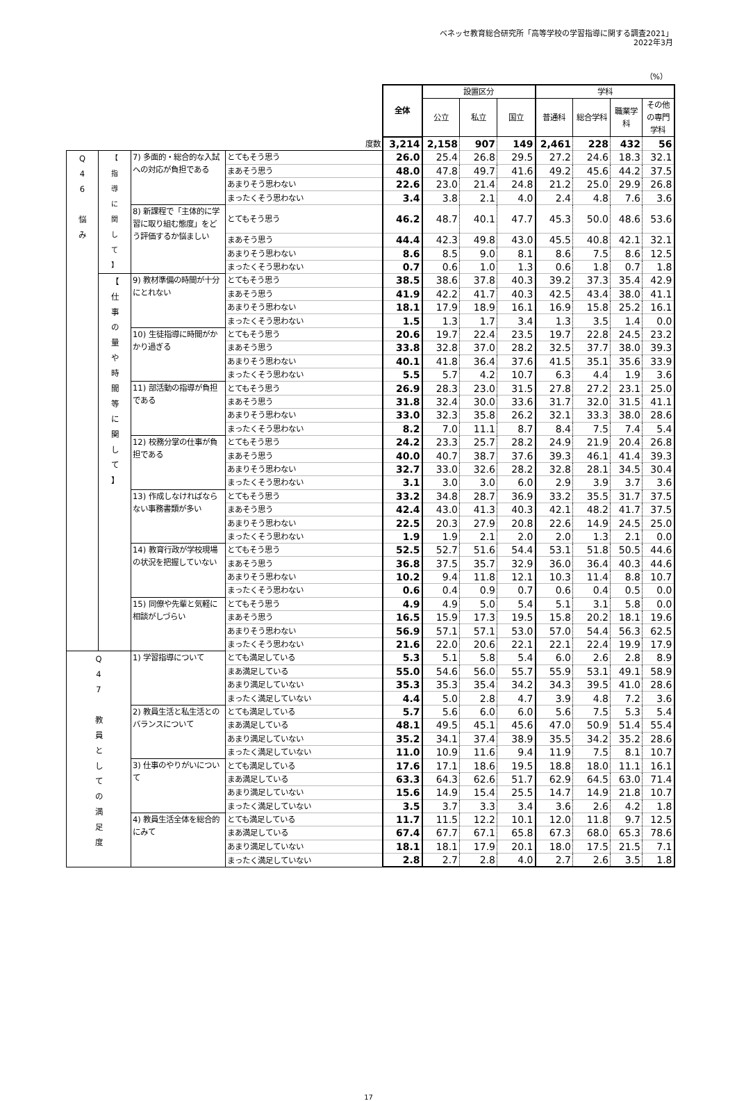ベネッセ教育総合研究所「高等学校の学習指導に関する調査2021」
2022年3月
（%）
| | | | | 全体 | 設置区分 | | | 学科 | | | |
| --- | --- | --- | --- | --- | --- | --- | --- | --- | --- | --- | --- |
| | | | | | 公立 | 私立 | 国立 | 普通科 | 総合学科 | 職業学科 | その他の専門学科 |
| 度数 | | | | 3,214 | 2,158 | 907 | 149 | 2,461 | 228 | 432 | 56 |
| Q 4 6 悩 み | 【 指 導 に 関 し て 】 | 7) 多面的・総合的な入試への対応が負担である | とてもそう思う | 26.0 | 25.4 | 26.8 | 29.5 | 27.2 | 24.6 | 18.3 | 32.1 |
| | | | まあそう思う | 48.0 | 47.8 | 49.7 | 41.6 | 49.2 | 45.6 | 44.2 | 37.5 |
| | | | あまりそう思わない | 22.6 | 23.0 | 21.4 | 24.8 | 21.2 | 25.0 | 29.9 | 26.8 |
| | | | まったくそう思わない | 3.4 | 3.8 | 2.1 | 4.0 | 2.4 | 4.8 | 7.6 | 3.6 |
| | | 8) 新課程で「主体的に学習に取り組む態度」をどう評価するか悩ましい | とてもそう思う | 46.2 | 48.7 | 40.1 | 47.7 | 45.3 | 50.0 | 48.6 | 53.6 |
| | | | まあそう思う | 44.4 | 42.3 | 49.8 | 43.0 | 45.5 | 40.8 | 42.1 | 32.1 |
| | | | あまりそう思わない | 8.6 | 8.5 | 9.0 | 8.1 | 8.6 | 7.5 | 8.6 | 12.5 |
| | | | まったくそう思わない | 0.7 | 0.6 | 1.0 | 1.3 | 0.6 | 1.8 | 0.7 | 1.8 |
| | 【 仕 事 の 量 や 時 間 等 に 関 し て 】 | 9) 教材準備の時間が十分にとれない | とてもそう思う | 38.5 | 38.6 | 37.8 | 40.3 | 39.2 | 37.3 | 35.4 | 42.9 |
| | | | まあそう思う | 41.9 | 42.2 | 41.7 | 40.3 | 42.5 | 43.4 | 38.0 | 41.1 |
| | | | あまりそう思わない | 18.1 | 17.9 | 18.9 | 16.1 | 16.9 | 15.8 | 25.2 | 16.1 |
| | | | まったくそう思わない | 1.5 | 1.3 | 1.7 | 3.4 | 1.3 | 3.5 | 1.4 | 0.0 |
| | | 10) 生徒指導に時間がかかり過ぎる | とてもそう思う | 20.6 | 19.7 | 22.4 | 23.5 | 19.7 | 22.8 | 24.5 | 23.2 |
| | | | まあそう思う | 33.8 | 32.8 | 37.0 | 28.2 | 32.5 | 37.7 | 38.0 | 39.3 |
| | | | あまりそう思わない | 40.1 | 41.8 | 36.4 | 37.6 | 41.5 | 35.1 | 35.6 | 33.9 |
| | | | まったくそう思わない | 5.5 | 5.7 | 4.2 | 10.7 | 6.3 | 4.4 | 1.9 | 3.6 |
| | | 11) 部活動の指導が負担である | とてもそう思う | 26.9 | 28.3 | 23.0 | 31.5 | 27.8 | 27.2 | 23.1 | 25.0 |
| | | | まあそう思う | 31.8 | 32.4 | 30.0 | 33.6 | 31.7 | 32.0 | 31.5 | 41.1 |
| | | | あまりそう思わない | 33.0 | 32.3 | 35.8 | 26.2 | 32.1 | 33.3 | 38.0 | 28.6 |
| | | | まったくそう思わない | 8.2 | 7.0 | 11.1 | 8.7 | 8.4 | 7.5 | 7.4 | 5.4 |
| | | 12) 校務分掌の仕事が負担である | とてもそう思う | 24.2 | 23.3 | 25.7 | 28.2 | 24.9 | 21.9 | 20.4 | 26.8 |
| | | | まあそう思う | 40.0 | 40.7 | 38.7 | 37.6 | 39.3 | 46.1 | 41.4 | 39.3 |
| | | | あまりそう思わない | 32.7 | 33.0 | 32.6 | 28.2 | 32.8 | 28.1 | 34.5 | 30.4 |
| | | | まったくそう思わない | 3.1 | 3.0 | 3.0 | 6.0 | 2.9 | 3.9 | 3.7 | 3.6 |
| | | 13) 作成しなければならない事務書類が多い | とてもそう思う | 33.2 | 34.8 | 28.7 | 36.9 | 33.2 | 35.5 | 31.7 | 37.5 |
| | | | まあそう思う | 42.4 | 43.0 | 41.3 | 40.3 | 42.1 | 48.2 | 41.7 | 37.5 |
| | | | あまりそう思わない | 22.5 | 20.3 | 27.9 | 20.8 | 22.6 | 14.9 | 24.5 | 25.0 |
| | | | まったくそう思わない | 1.9 | 1.9 | 2.1 | 2.0 | 2.0 | 1.3 | 2.1 | 0.0 |
| | | 14) 教育行政が学校現場の状況を把握していない | とてもそう思う | 52.5 | 52.7 | 51.6 | 54.4 | 53.1 | 51.8 | 50.5 | 44.6 |
| | | | まあそう思う | 36.8 | 37.5 | 35.7 | 32.9 | 36.0 | 36.4 | 40.3 | 44.6 |
| | | | あまりそう思わない | 10.2 | 9.4 | 11.8 | 12.1 | 10.3 | 11.4 | 8.8 | 10.7 |
| | | | まったくそう思わない | 0.6 | 0.4 | 0.9 | 0.7 | 0.6 | 0.4 | 0.5 | 0.0 |
| | | 15) 同僚や先輩と気軽に相談がしづらい | とてもそう思う | 4.9 | 4.9 | 5.0 | 5.4 | 5.1 | 3.1 | 5.8 | 0.0 |
| | | | まあそう思う | 16.5 | 15.9 | 17.3 | 19.5 | 15.8 | 20.2 | 18.1 | 19.6 |
| | | | あまりそう思わない | 56.9 | 57.1 | 57.1 | 53.0 | 57.0 | 54.4 | 56.3 | 62.5 |
| | | | まったくそう思わない | 21.6 | 22.0 | 20.6 | 22.1 | 22.1 | 22.4 | 19.9 | 17.9 |
| Q 4 7 教 員 と し て の 満 足 度 | | 1) 学習指導について | とても満足している | 5.3 | 5.1 | 5.8 | 5.4 | 6.0 | 2.6 | 2.8 | 8.9 |
| | | | まあ満足している | 55.0 | 54.6 | 56.0 | 55.7 | 55.9 | 53.1 | 49.1 | 58.9 |
| | | | あまり満足していない | 35.3 | 35.3 | 35.4 | 34.2 | 34.3 | 39.5 | 41.0 | 28.6 |
| | | | まったく満足していない | 4.4 | 5.0 | 2.8 | 4.7 | 3.9 | 4.8 | 7.2 | 3.6 |
| | | 2) 教員生活と私生活とのバランスについて | とても満足している | 5.7 | 5.6 | 6.0 | 6.0 | 5.6 | 7.5 | 5.3 | 5.4 |
| | | | まあ満足している | 48.1 | 49.5 | 45.1 | 45.6 | 47.0 | 50.9 | 51.4 | 55.4 |
| | | | あまり満足していない | 35.2 | 34.1 | 37.4 | 38.9 | 35.5 | 34.2 | 35.2 | 28.6 |
| | | | まったく満足していない | 11.0 | 10.9 | 11.6 | 9.4 | 11.9 | 7.5 | 8.1 | 10.7 |
| | | 3) 仕事のやりがいについて | とても満足している | 17.6 | 17.1 | 18.6 | 19.5 | 18.8 | 18.0 | 11.1 | 16.1 |
| | | | まあ満足している | 63.3 | 64.3 | 62.6 | 51.7 | 62.9 | 64.5 | 63.0 | 71.4 |
| | | | あまり満足していない | 15.6 | 14.9 | 15.4 | 25.5 | 14.7 | 14.9 | 21.8 | 10.7 |
| | | | まったく満足していない | 3.5 | 3.7 | 3.3 | 3.4 | 3.6 | 2.6 | 4.2 | 1.8 |
| | | 4) 教員生活全体を総合的にみて | とても満足している | 11.7 | 11.5 | 12.2 | 10.1 | 12.0 | 11.8 | 9.7 | 12.5 |
| | | | まあ満足している | 67.4 | 67.7 | 67.1 | 65.8 | 67.3 | 68.0 | 65.3 | 78.6 |
| | | | あまり満足していない | 18.1 | 18.1 | 17.9 | 20.1 | 18.0 | 17.5 | 21.5 | 7.1 |
| | | | まったく満足していない | 2.8 | 2.7 | 2.8 | 4.0 | 2.7 | 2.6 | 3.5 | 1.8 |
17